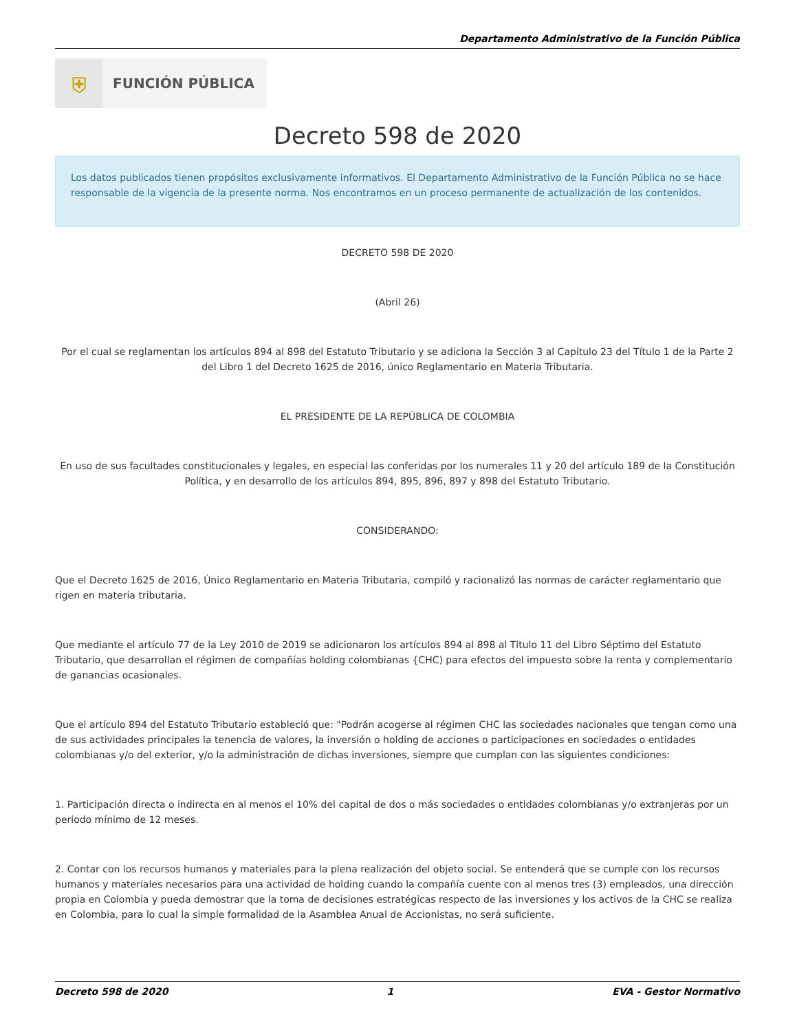Departamento Administrativo de la Función Pública
⛨
FUNCIÓN PÚBLICA
Decreto 598 de 2020
Los datos publicados tienen propósitos exclusivamente informativos. El Departamento Administrativo de la Función Pública no se hace responsable de la vigencia de la presente norma. Nos encontramos en un proceso permanente de actualización de los contenidos.
DECRETO 598 DE 2020
(Abril 26)
Por el cual se reglamentan los artículos 894 al 898 del Estatuto Tributario y se adiciona la Sección 3 al Capítulo 23 del Título 1 de la Parte 2 del Libro 1 del Decreto 1625 de 2016, único Reglamentario en Materia Tributaria.
EL PRESIDENTE DE LA REPÜBLICA DE COLOMBIA
En uso de sus facultades constitucionales y legales, en especial las conferidas por los numerales 11 y 20 del artículo 189 de la Constitución Política, y en desarrollo de los artículos 894, 895, 896, 897 y 898 del Estatuto Tributario.
CONSIDERANDO:
Que el Decreto 1625 de 2016, Único Reglamentario en Materia Tributaria, compiló y racionalizó las normas de carácter reglamentario que rigen en materia tributaria.
Que mediante el artículo 77 de la Ley 2010 de 2019 se adicionaron los artículos 894 al 898 al Título 11 del Libro Séptimo del Estatuto Tributario, que desarrollan el régimen de compañías holding colombianas {CHC) para efectos del impuesto sobre la renta y complementario de ganancias ocasionales.
Que el artículo 894 del Estatuto Tributario estableció que: "Podrán acogerse al régimen CHC las sociedades nacionales que tengan como una de sus actividades principales la tenencia de valores, la inversión o holding de acciones o participaciones en sociedades o entidades colombianas y/o del exterior, y/o la administración de dichas inversiones, siempre que cumplan con las siguientes condiciones:
1. Participación directa o indirecta en al menos el 10% del capital de dos o más sociedades o entidades colombianas y/o extranjeras por un periodo mínimo de 12 meses.
2. Contar con los recursos humanos y materiales para la plena realización del objeto social. Se entenderá que se cumple con los recursos humanos y materiales necesarios para una actividad de holding cuando la compañía cuente con al menos tres (3) empleados, una dirección propia en Colombia y pueda demostrar que la toma de decisiones estratégicas respecto de las inversiones y los activos de la CHC se realiza en Colombia, para lo cual la simple formalidad de la Asamblea Anual de Accionistas, no será suficiente.
Decreto 598 de 2020 1 EVA - Gestor Normativo